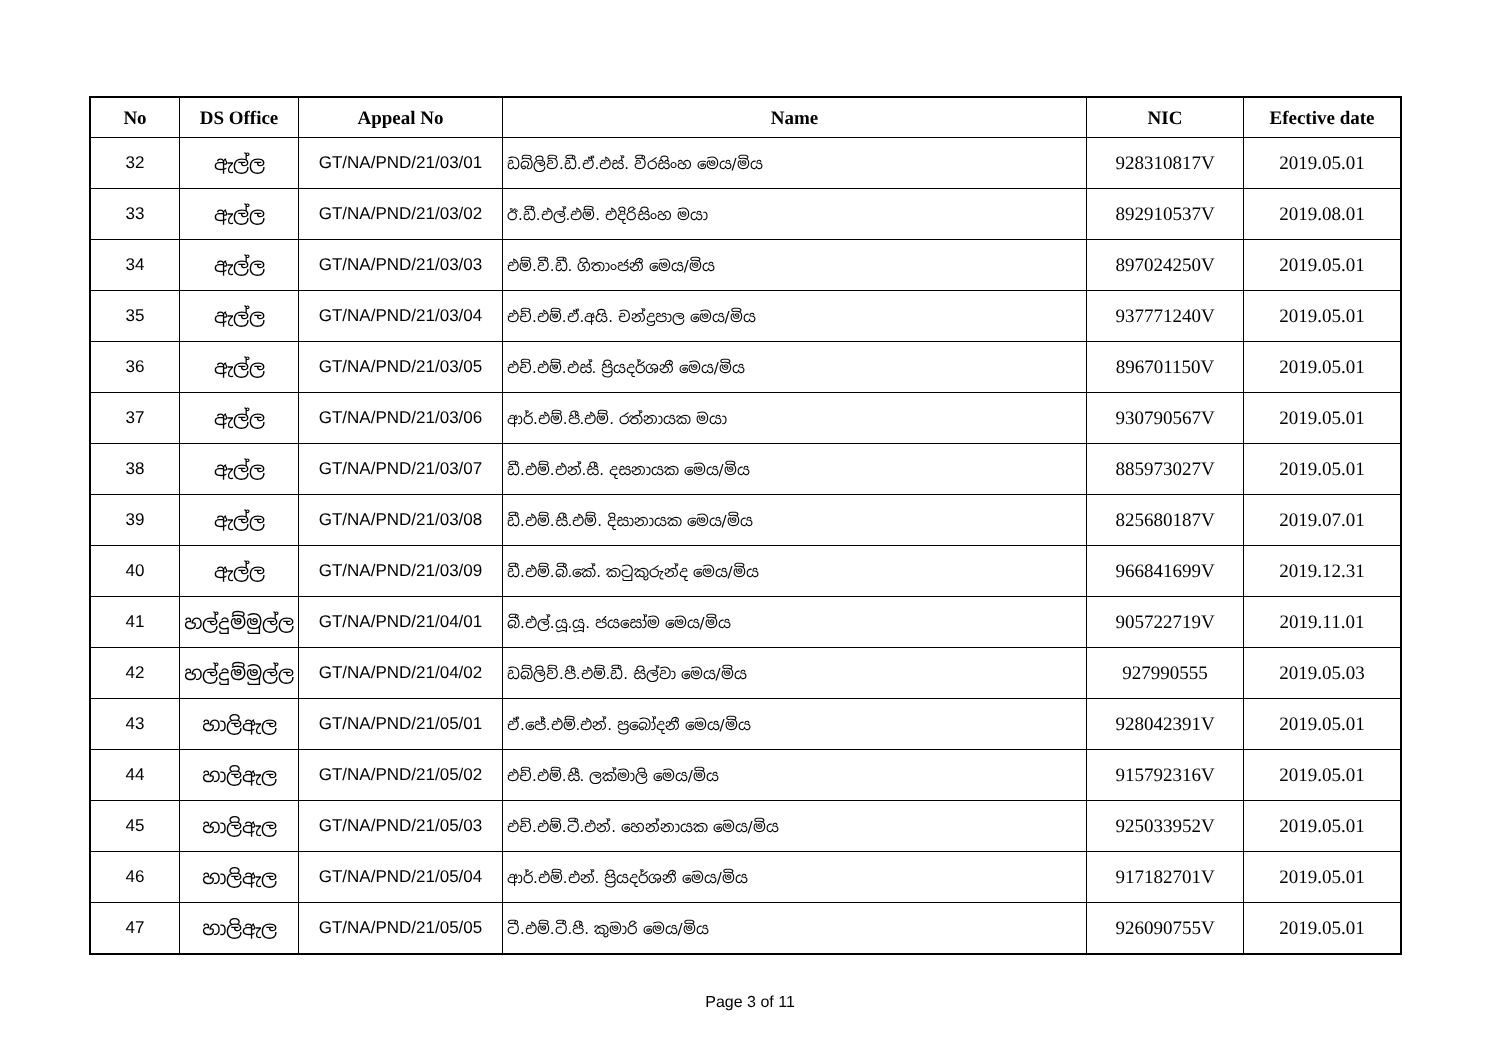| No | DS Office | Appeal No | Name | NIC | Efective date |
| --- | --- | --- | --- | --- | --- |
| 32 | ඇල්ල | GT/NA/PND/21/03/01 | ඩබ්ලිව්.ඩී.ඒ.එස්. වීරසිංහ මෙය/මිය | 928310817V | 2019.05.01 |
| 33 | ඇල්ල | GT/NA/PND/21/03/02 | ඊ.ඩී.එල්.එම්. එදිරිසිංහ මයා | 892910537V | 2019.08.01 |
| 34 | ඇල්ල | GT/NA/PND/21/03/03 | එම්.වී.ඩී. ගිතාංජනී මෙය/මිය | 897024250V | 2019.05.01 |
| 35 | ඇල්ල | GT/NA/PND/21/03/04 | එච්.එම්.ඒ.අයි. චන්ද්‍රපාල මෙය/මිය | 937771240V | 2019.05.01 |
| 36 | ඇල්ල | GT/NA/PND/21/03/05 | එච්.එම්.එස්. ප්‍රියදර්ශනී මෙය/මිය | 896701150V | 2019.05.01 |
| 37 | ඇල්ල | GT/NA/PND/21/03/06 | ආර්.එම්.පී.එම්. රත්නායක මයා | 930790567V | 2019.05.01 |
| 38 | ඇල්ල | GT/NA/PND/21/03/07 | ඩී.එම්.එන්.සී. දසනායක මෙය/මිය | 885973027V | 2019.05.01 |
| 39 | ඇල්ල | GT/NA/PND/21/03/08 | ඩී.එම්.සී.එම්. දිසානායක මෙය/මිය | 825680187V | 2019.07.01 |
| 40 | ඇල්ල | GT/NA/PND/21/03/09 | ඩී.එම්.බී.කේ. කටුකුරුන්ද මෙය/මිය | 966841699V | 2019.12.31 |
| 41 | හල්දුම්මුල්ල | GT/NA/PND/21/04/01 | බී.එල්.යූ.යූ. ජයසෝම මෙය/මිය | 905722719V | 2019.11.01 |
| 42 | හල්දුම්මුල්ල | GT/NA/PND/21/04/02 | ඩබ්ලිව්.පී.එම්.ඩී. සිල්වා මෙය/මිය | 927990555 | 2019.05.03 |
| 43 | හාලිඇල | GT/NA/PND/21/05/01 | ඒ.ජේ.එම්.එන්. ප්‍රබෝදනී මෙය/මිය | 928042391V | 2019.05.01 |
| 44 | හාලිඇල | GT/NA/PND/21/05/02 | එච්.එම්.සී. ලක්මාලි මෙය/මිය | 915792316V | 2019.05.01 |
| 45 | හාලිඇල | GT/NA/PND/21/05/03 | එච්.එම්.ටී.එන්. හෙන්නායක මෙය/මිය | 925033952V | 2019.05.01 |
| 46 | හාලිඇල | GT/NA/PND/21/05/04 | ආර්.එම්.එන්. ප්‍රියදර්ශනී මෙය/මිය | 917182701V | 2019.05.01 |
| 47 | හාලිඇල | GT/NA/PND/21/05/05 | ටී.එම්.ටී.පී. කුමාරි මෙය/මිය | 926090755V | 2019.05.01 |
Page 3 of 11